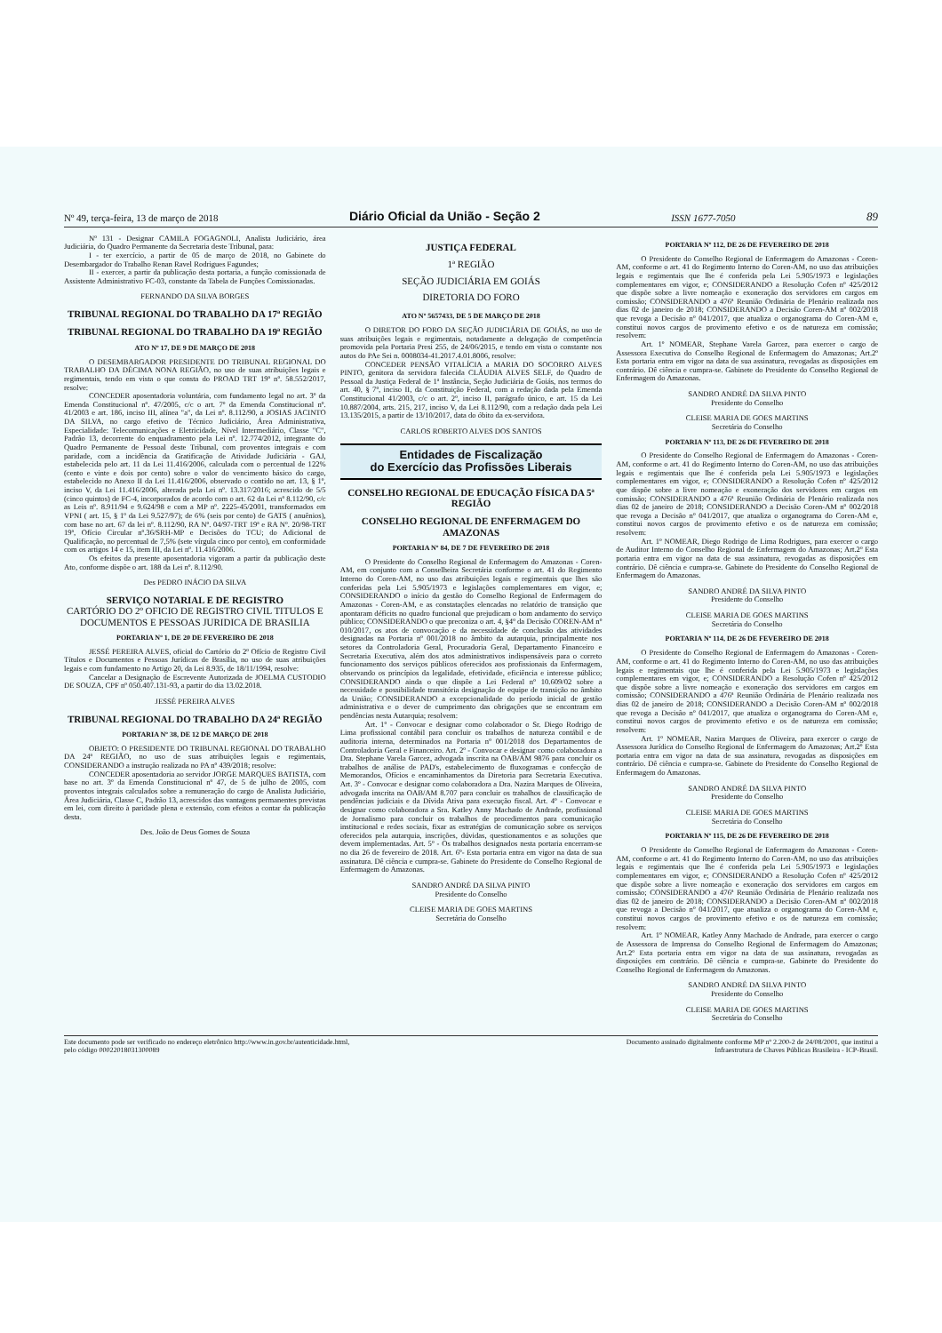Nº 49, terça-feira, 13 de março de 2018 Diário Oficial da União - Seção 2 ISSN 1677-7050 89
Nº 131 - Designar CAMILA FOGAGNOLI, Analista Judiciário, área Judiciária, do Quadro Permanente da Secretaria deste Tribunal, para:
I - ter exercício, a partir de 05 de março de 2018, no Gabinete do Desembargador do Trabalho Renan Ravel Rodrigues Fagundes;
II - exercer, a partir da publicação desta portaria, a função comissionada de Assistente Administrativo FC-03, constante da Tabela de Funções Comissionadas.
FERNANDO DA SILVA BORGES
TRIBUNAL REGIONAL DO TRABALHO DA 17ª REGIÃO
TRIBUNAL REGIONAL DO TRABALHO DA 19ª REGIÃO
ATO Nº 17, DE 9 DE MARÇO DE 2018
O DESEMBARGADOR PRESIDENTE DO TRIBUNAL REGIONAL DO TRABALHO DA DÉCIMA NONA REGIÃO, no uso de suas atribuições legais e regimentais, tendo em vista o que consta do PROAD TRT 19ª nº. 58.552/2017, resolve:
CONCEDER aposentadoria voluntária, com fundamento legal no art. 3º da Emenda Constitucional nº. 47/2005, c/c o art. 7º da Emenda Constitucional nº. 41/2003 e art. 186, inciso III, alínea "a", da Lei nº. 8.112/90, a JOSIAS JACINTO DA SILVA, no cargo efetivo de Técnico Judiciário, Área Administrativa, Especialidade: Telecomunicações e Eletricidade, Nível Intermediário, Classe "C", Padrão 13, decorrente do enquadramento pela Lei nº. 12.774/2012, integrante do Quadro Permanente de Pessoal deste Tribunal, com proventos integrais e com paridade, com a incidência da Gratificação de Atividade Judiciária - GAJ, estabelecida pelo art. 11 da Lei 11.416/2006, calculada com o percentual de 122% (cento e vinte e dois por cento) sobre o valor do vencimento básico do cargo, estabelecido no Anexo II da Lei 11.416/2006, observado o contido no art. 13, § 1º, inciso V, da Lei 11.416/2006, alterada pela Lei nº. 13.317/2016; acrescido de 5/5 (cinco quintos) de FC-4, incorporados de acordo com o art. 62 da Lei nº 8.112/90, c/c as Leis nº. 8.911/94 e 9.624/98 e com a MP nº. 2225-45/2001, transformados em VPNI ( art. 15, § 1º da Lei 9.527/97); de 6% (seis por cento) de GATS ( anuênios), com base no art. 67 da lei nº. 8.112/90, RA Nº. 04/97-TRT 19ª e RA Nº. 20/98-TRT 19ª, Ofício Circular nº.36/SRH-MP e Decisões do TCU; do Adicional de Qualificação, no percentual de 7,5% (sete vírgula cinco por cento), em conformidade com os artigos 14 e 15, item III, da Lei nº. 11.416/2006.
Os efeitos da presente aposentadoria vigoram a partir da publicação deste Ato, conforme dispõe o art. 188 da Lei nº. 8.112/90.
Des PEDRO INÁCIO DA SILVA
SERVIÇO NOTARIAL E DE REGISTRO
CARTÓRIO DO 2º OFICIO DE REGISTRO CIVIL TITULOS E DOCUMENTOS E PESSOAS JURIDICA DE BRASILIA
PORTARIA Nº 1, DE 20 DE FEVEREIRO DE 2018
JESSÉ PEREIRA ALVES, oficial do Cartório do 2º Ofício de Registro Civil Títulos e Documentos e Pessoas Jurídicas de Brasília, no uso de suas atribuições legais e com fundamento no Artigo 20, da Lei 8.935, de 18/11/1994, resolve:
Cancelar a Designação de Escrevente Autorizada de JOELMA CUSTODIO DE SOUZA, CPF nº 050.407.131-93, a partir do dia 13.02.2018.
JESSÉ PEREIRA ALVES
TRIBUNAL REGIONAL DO TRABALHO DA 24ª REGIÃO
PORTARIA Nº 38, DE 12 DE MARÇO DE 2018
OBJETO: O PRESIDENTE DO TRIBUNAL REGIONAL DO TRABALHO DA 24ª REGIÃO, no uso de suas atribuições legais e regimentais, CONSIDERANDO a instrução realizada no PA nº 439/2018; resolve:
CONCEDER aposentadoria ao servidor JORGE MARQUES BATISTA, com base no art. 3º da Emenda Constitucional nº 47, de 5 de julho de 2005, com proventos integrais calculados sobre a remuneração do cargo de Analista Judiciário, Área Judiciária, Classe C, Padrão 13, acrescidos das vantagens permanentes previstas em lei, com direito à paridade plena e extensão, com efeitos a contar da publicação desta.
Des. João de Deus Gomes de Souza
JUSTIÇA FEDERAL
1ª REGIÃO
SEÇÃO JUDICIÁRIA EM GOIÁS
DIRETORIA DO FORO
ATO Nº 5657433, DE 5 DE MARÇO DE 2018
O DIRETOR DO FORO DA SEÇÃO JUDICIÁRIA DE GOIÁS, no uso de suas atribuições legais e regimentais, notadamente a delegação de competência promovida pela Portaria Presi 255, de 24/06/2015, e tendo em vista o constante nos autos do PAe Sei n. 0008034-41.2017.4.01.8006, resolve:
CONCEDER PENSÃO VITALÍCIA a MARIA DO SOCORRO ALVES PINTO, genitora da servidora falecida CLÁUDIA ALVES SELF, do Quadro de Pessoal da Justiça Federal de 1ª Instância, Seção Judiciária de Goiás, nos termos do art. 40, § 7º, inciso II, da Constituição Federal, com a redação dada pela Emenda Constitucional 41/2003, c/c o art. 2º, inciso II, parágrafo único, e art. 15 da Lei 10.887/2004, arts. 215, 217, inciso V, da Lei 8.112/90, com a redação dada pela Lei 13.135/2015, a partir de 13/10/2017, data do óbito da ex-servidora.
CARLOS ROBERTO ALVES DOS SANTOS
Entidades de Fiscalização
do Exercício das Profissões Liberais
CONSELHO REGIONAL DE EDUCAÇÃO FÍSICA DA 5ª REGIÃO
CONSELHO REGIONAL DE ENFERMAGEM DO AMAZONAS
PORTARIA Nº 84, DE 7 DE FEVEREIRO DE 2018
O Presidente do Conselho Regional de Enfermagem do Amazonas - Coren-AM, em conjunto com a Conselheira Secretária conforme o art. 41 do Regimento Interno do Coren-AM, no uso das atribuições legais e regimentais que lhes são conferidas pela Lei 5.905/1973 e legislações complementares em vigor, e; CONSIDERANDO o início da gestão do Conselho Regional de Enfermagem do Amazonas - Coren-AM, e as constatações elencadas no relatório de transição que apontaram déficits no quadro funcional que prejudicam o bom andamento do serviço público; CONSIDERANDO o que preconiza o art. 4, §4º da Decisão COREN-AM nº 010/2017, os atos de convocação e da necessidade de conclusão das atividades designadas na Portaria nº 001/2018 no âmbito da autarquia, principalmente nos setores da Controladoria Geral, Procuradoria Geral, Departamento Financeiro e Secretaria Executiva, além dos atos administrativos indispensáveis para o correto funcionamento dos serviços públicos oferecidos aos profissionais da Enfermagem, observando os princípios da legalidade, efetividade, eficiência e interesse público; CONSIDERANDO ainda o que dispõe a Lei Federal nº 10.609/02 sobre a necessidade e possibilidade transitória designação de equipe de transição no âmbito da União; CONSIDERANDO a excepcionalidade do período inicial de gestão administrativa e o dever de cumprimento das obrigações que se encontram em pendências nesta Autarquia; resolvem:
Art. 1º - Convocar e designar como colaborador o Sr. Diego Rodrigo de Lima profissional contábil para concluir os trabalhos de natureza contábil e de auditoria interna, determinados na Portaria nº 001/2018 dos Departamentos de Controladoria Geral e Financeiro. Art. 2º - Convocar e designar como colaboradora a Dra. Stephane Varela Garcez, advogada inscrita na OAB/AM 9876 para concluir os trabalhos de análise de PAD's, estabelecimento de fluxogramas e confecção de Memorandos, Ofícios e encaminhamentos da Diretoria para Secretaria Executiva. Art. 3º - Convocar e designar como colaboradora a Dra. Nazira Marques de Oliveira, advogada inscrita na OAB/AM 8.707 para concluir os trabalhos de classificação de pendências judiciais e da Dívida Ativa para execução fiscal. Art. 4º - Convocar e designar como colaboradora a Sra. Katley Anny Machado de Andrade, profissional de Jornalismo para concluir os trabalhos de procedimentos para comunicação institucional e redes sociais, fixar as estratégias de comunicação sobre os serviços oferecidos pela autarquia, inscrições, dúvidas, questionamentos e as soluções que devem implementadas. Art. 5º - Os trabalhos designados nesta portaria encerram-se no dia 26 de fevereiro de 2018. Art. 6º- Esta portaria entra em vigor na data de sua assinatura. Dê ciência e cumpra-se. Gabinete do Presidente do Conselho Regional de Enfermagem do Amazonas.
SANDRO ANDRÉ DA SILVA PINTO
Presidente do Conselho
CLEISE MARIA DE GOES MARTINS
Secretária do Conselho
PORTARIA Nº 112, DE 26 DE FEVEREIRO DE 2018
O Presidente do Conselho Regional de Enfermagem do Amazonas - Coren-AM, conforme o art. 41 do Regimento Interno do Coren-AM, no uso das atribuições legais e regimentais que lhe é conferida pela Lei 5.905/1973 e legislações complementares em vigor, e; CONSIDERANDO a Resolução Cofen nº 425/2012 que dispõe sobre a livre nomeação e exoneração dos servidores em cargos em comissão; CONSIDERANDO a 476ª Reunião Ordinária de Plenário realizada nos dias 02 de janeiro de 2018; CONSIDERANDO a Decisão Coren-AM nº 002/2018 que revoga a Decisão nº 041/2017, que atualiza o organograma do Coren-AM e, constitui novos cargos de provimento efetivo e os de natureza em comissão; resolvem:
Art. 1º NOMEAR, Stephane Varela Garcez, para exercer o cargo de Assessora Executiva do Conselho Regional de Enfermagem do Amazonas; Art.2º Esta portaria entra em vigor na data de sua assinatura, revogadas as disposições em contrário. Dê ciência e cumpra-se. Gabinete do Presidente do Conselho Regional de Enfermagem do Amazonas.
SANDRO ANDRÉ DA SILVA PINTO
Presidente do Conselho
CLEISE MARIA DE GOES MARTINS
Secretária do Conselho
PORTARIA Nº 113, DE 26 DE FEVEREIRO DE 2018
O Presidente do Conselho Regional de Enfermagem do Amazonas - Coren-AM, conforme o art. 41 do Regimento Interno do Coren-AM, no uso das atribuições legais e regimentais que lhe é conferida pela Lei 5.905/1973 e legislações complementares em vigor, e; CONSIDERANDO a Resolução Cofen nº 425/2012 que dispõe sobre a livre nomeação e exoneração dos servidores em cargos em comissão; CONSIDERANDO a 476ª Reunião Ordinária de Plenário realizada nos dias 02 de janeiro de 2018; CONSIDERANDO a Decisão Coren-AM nº 002/2018 que revoga a Decisão nº 041/2017, que atualiza o organograma do Coren-AM e, constitui novos cargos de provimento efetivo e os de natureza em comissão; resolvem:
Art. 1º NOMEAR, Diego Rodrigo de Lima Rodrigues, para exercer o cargo de Auditor Interno do Conselho Regional de Enfermagem do Amazonas; Art.2º Esta portaria entra em vigor na data de sua assinatura, revogadas as disposições em contrário. Dê ciência e cumpra-se. Gabinete do Presidente do Conselho Regional de Enfermagem do Amazonas.
SANDRO ANDRÉ DA SILVA PINTO
Presidente do Conselho
CLEISE MARIA DE GOES MARTINS
Secretária do Conselho
PORTARIA Nº 114, DE 26 DE FEVEREIRO DE 2018
O Presidente do Conselho Regional de Enfermagem do Amazonas - Coren-AM, conforme o art. 41 do Regimento Interno do Coren-AM, no uso das atribuições legais e regimentais que lhe é conferida pela Lei 5.905/1973 e legislações complementares em vigor, e; CONSIDERANDO a Resolução Cofen nº 425/2012 que dispõe sobre a livre nomeação e exoneração dos servidores em cargos em comissão; CONSIDERANDO a 476ª Reunião Ordinária de Plenário realizada nos dias 02 de janeiro de 2018; CONSIDERANDO a Decisão Coren-AM nº 002/2018 que revoga a Decisão nº 041/2017, que atualiza o organograma do Coren-AM e, constitui novos cargos de provimento efetivo e os de natureza em comissão; resolvem:
Art. 1º NOMEAR, Nazira Marques de Oliveira, para exercer o cargo de Assessora Jurídica do Conselho Regional de Enfermagem do Amazonas; Art.2º Esta portaria entra em vigor na data de sua assinatura, revogadas as disposições em contrário. Dê ciência e cumpra-se. Gabinete do Presidente do Conselho Regional de Enfermagem do Amazonas.
SANDRO ANDRÉ DA SILVA PINTO
Presidente do Conselho
CLEISE MARIA DE GOES MARTINS
Secretária do Conselho
PORTARIA Nº 115, DE 26 DE FEVEREIRO DE 2018
O Presidente do Conselho Regional de Enfermagem do Amazonas - Coren-AM, conforme o art. 41 do Regimento Interno do Coren-AM, no uso das atribuições legais e regimentais que lhe é conferida pela Lei 5.905/1973 e legislações complementares em vigor, e; CONSIDERANDO a Resolução Cofen nº 425/2012 que dispõe sobre a livre nomeação e exoneração dos servidores em cargos em comissão; CONSIDERANDO a 476ª Reunião Ordinária de Plenário realizada nos dias 02 de janeiro de 2018; CONSIDERANDO a Decisão Coren-AM nº 002/2018 que revoga a Decisão nº 041/2017, que atualiza o organograma do Coren-AM e, constitui novos cargos de provimento efetivo e os de natureza em comissão; resolvem:
Art. 1º NOMEAR, Katley Anny Machado de Andrade, para exercer o cargo de Assessora de Imprensa do Conselho Regional de Enfermagem do Amazonas; Art.2º Esta portaria entra em vigor na data de sua assinatura, revogadas as disposições em contrário. Dê ciência e cumpra-se. Gabinete do Presidente do Conselho Regional de Enfermagem do Amazonas.
SANDRO ANDRÉ DA SILVA PINTO
Presidente do Conselho
CLEISE MARIA DE GOES MARTINS
Secretária do Conselho
Este documento pode ser verificado no endereço eletrônico http://www.in.gov.br/autenticidade.html,
pelo código 00022018031300089 Documento assinado digitalmente conforme MP nº 2.200-2 de 24/08/2001, que institui a
Infraestrutura de Chaves Públicas Brasileira - ICP-Brasil.